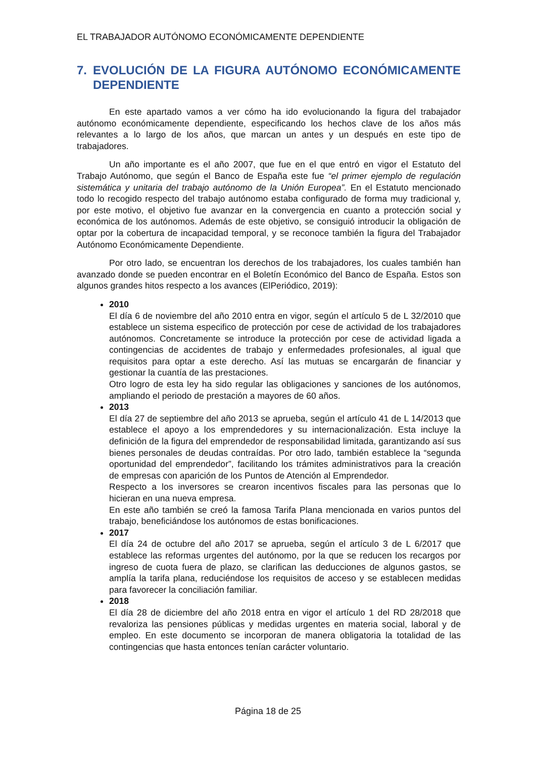EL TRABAJADOR AUTÓNOMO ECONÓMICAMENTE DEPENDIENTE
7. EVOLUCIÓN DE LA FIGURA AUTÓNOMO ECONÓMICAMENTE DEPENDIENTE
En este apartado vamos a ver cómo ha ido evolucionando la figura del trabajador autónomo económicamente dependiente, especificando los hechos clave de los años más relevantes a lo largo de los años, que marcan un antes y un después en este tipo de trabajadores.
Un año importante es el año 2007, que fue en el que entró en vigor el Estatuto del Trabajo Autónomo, que según el Banco de España este fue “el primer ejemplo de regulación sistemática y unitaria del trabajo autónomo de la Unión Europea”. En el Estatuto mencionado todo lo recogido respecto del trabajo autónomo estaba configurado de forma muy tradicional y, por este motivo, el objetivo fue avanzar en la convergencia en cuanto a protección social y económica de los autónomos. Además de este objetivo, se consiguió introducir la obligación de optar por la cobertura de incapacidad temporal, y se reconoce también la figura del Trabajador Autónomo Económicamente Dependiente.
Por otro lado, se encuentran los derechos de los trabajadores, los cuales también han avanzado donde se pueden encontrar en el Boletín Económico del Banco de España. Estos son algunos grandes hitos respecto a los avances (ElPeriódico, 2019):
2010
El día 6 de noviembre del año 2010 entra en vigor, según el artículo 5 de L 32/2010 que establece un sistema especifico de protección por cese de actividad de los trabajadores autónomos. Concretamente se introduce la protección por cese de actividad ligada a contingencias de accidentes de trabajo y enfermedades profesionales, al igual que requisitos para optar a este derecho. Así las mutuas se encargarán de financiar y gestionar la cuantía de las prestaciones.
Otro logro de esta ley ha sido regular las obligaciones y sanciones de los autónomos, ampliando el periodo de prestación a mayores de 60 años.
2013
El día 27 de septiembre del año 2013 se aprueba, según el artículo 41 de L 14/2013 que establece el apoyo a los emprendedores y su internacionalización. Esta incluye la definición de la figura del emprendedor de responsabilidad limitada, garantizando así sus bienes personales de deudas contraídas. Por otro lado, también establece la “segunda oportunidad del emprendedor”, facilitando los trámites administrativos para la creación de empresas con aparición de los Puntos de Atención al Emprendedor.
Respecto a los inversores se crearon incentivos fiscales para las personas que lo hicieran en una nueva empresa.
En este año también se creó la famosa Tarifa Plana mencionada en varios puntos del trabajo, beneficiándose los autónomos de estas bonificaciones.
2017
El día 24 de octubre del año 2017 se aprueba, según el artículo 3 de L 6/2017 que establece las reformas urgentes del autónomo, por la que se reducen los recargos por ingreso de cuota fuera de plazo, se clarifican las deducciones de algunos gastos, se amplía la tarifa plana, reduciéndose los requisitos de acceso y se establecen medidas para favorecer la conciliación familiar.
2018
El día 28 de diciembre del año 2018 entra en vigor el artículo 1 del RD 28/2018 que revaloriza las pensiones públicas y medidas urgentes en materia social, laboral y de empleo. En este documento se incorporan de manera obligatoria la totalidad de las contingencias que hasta entonces tenían carácter voluntario.
Página 18 de 25